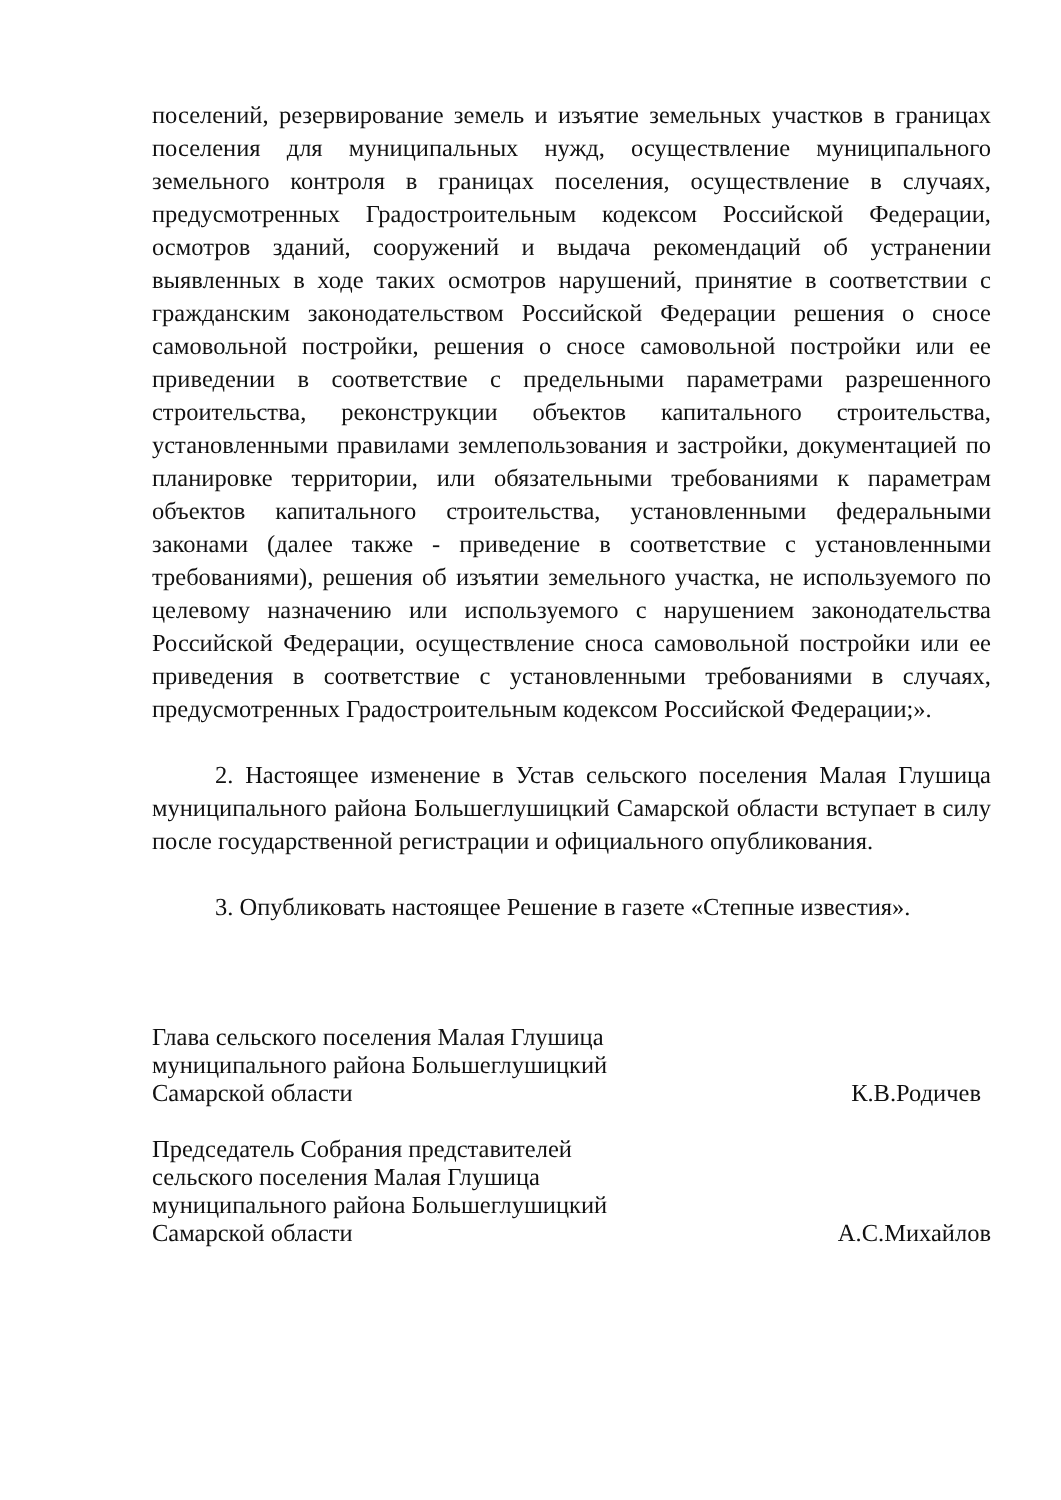поселений, резервирование земель и изъятие земельных участков в границах поселения для муниципальных нужд, осуществление муниципального земельного контроля в границах поселения, осуществление в случаях, предусмотренных Градостроительным кодексом Российской Федерации, осмотров зданий, сооружений и выдача рекомендаций об устранении выявленных в ходе таких осмотров нарушений, принятие в соответствии с гражданским законодательством Российской Федерации решения о сносе самовольной постройки, решения о сносе самовольной постройки или ее приведении в соответствие с предельными параметрами разрешенного строительства, реконструкции объектов капитального строительства, установленными правилами землепользования и застройки, документацией по планировке территории, или обязательными требованиями к параметрам объектов капитального строительства, установленными федеральными законами (далее также - приведение в соответствие с установленными требованиями), решения об изъятии земельного участка, не используемого по целевому назначению или используемого с нарушением законодательства Российской Федерации, осуществление сноса самовольной постройки или ее приведения в соответствие с установленными требованиями в случаях, предусмотренных Градостроительным кодексом Российской Федерации;».
2. Настоящее изменение в Устав сельского поселения Малая Глушица муниципального района Большеглушицкий Самарской области вступает в силу после государственной регистрации и официального опубликования.
3. Опубликовать настоящее Решение в газете «Степные известия».
Глава сельского поселения Малая Глушица
муниципального района Большеглушицкий
Самарской области
К.В.Родичев
Председатель Собрания представителей
сельского поселения Малая Глушица
муниципального района Большеглушицкий
Самарской области
А.С.Михайлов